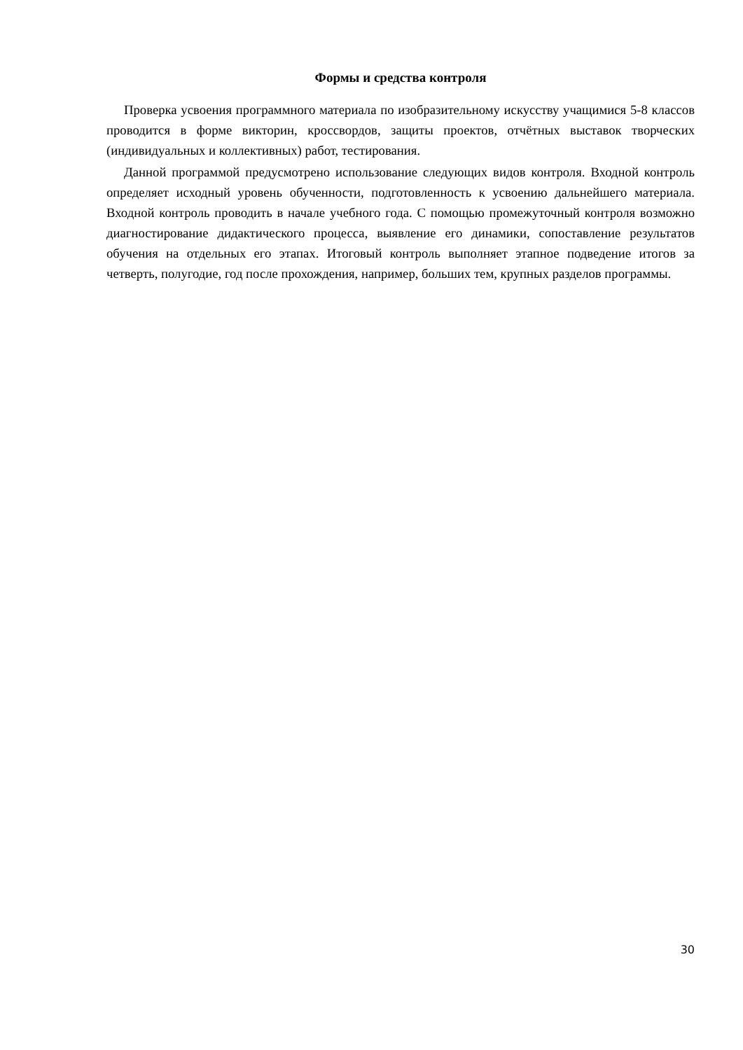Формы и средства контроля
Проверка усвоения программного материала по изобразительному искусству учащимися 5-8 классов проводится в форме викторин, кроссвордов, защиты проектов, отчётных выставок творческих (индивидуальных и коллективных) работ, тестирования.
Данной программой предусмотрено использование следующих видов контроля. Входной контроль определяет исходный уровень обученности, подготовленность к усвоению дальнейшего материала. Входной контроль проводить в начале учебного года. С помощью промежуточный контроля возможно диагностирование дидактического процесса, выявление его динамики, сопоставление результатов обучения на отдельных его этапах. Итоговый контроль выполняет этапное подведение итогов за четверть, полугодие, год после прохождения, например, больших тем, крупных разделов программы.
30